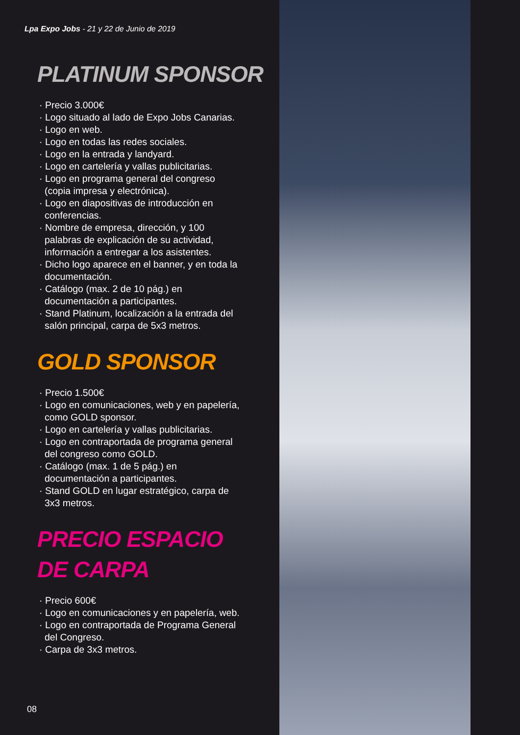Lpa Expo Jobs - 21 y 22 de Junio de 2019
PLATINUM SPONSOR
· Precio 3.000€
· Logo situado al lado de Expo Jobs Canarias.
· Logo en web.
· Logo en todas las redes sociales.
· Logo en la entrada y landyard.
· Logo en cartelería y vallas publicitarias.
· Logo en programa general del congreso (copia impresa y electrónica).
· Logo en diapositivas de introducción en conferencias.
· Nombre de empresa, dirección, y 100 palabras de explicación de su actividad, información a entregar a los asistentes.
· Dicho logo aparece en el banner, y en toda la documentación.
· Catálogo (max. 2 de 10 pág.) en documentación a participantes.
· Stand Platinum, localización a la entrada del salón principal, carpa de 5x3 metros.
GOLD SPONSOR
· Precio 1.500€
· Logo en comunicaciones, web y en papelería, como GOLD sponsor.
· Logo en cartelería y vallas publicitarias.
· Logo en contraportada de programa general del congreso como GOLD.
· Catálogo (max. 1 de 5 pág.) en documentación a participantes.
· Stand GOLD en lugar estratégico, carpa de 3x3 metros.
PRECIO ESPACIO
DE CARPA
· Precio 600€
· Logo en comunicaciones y en papelería, web.
· Logo en contraportada de Programa General del Congreso.
· Carpa de 3x3 metros.
08